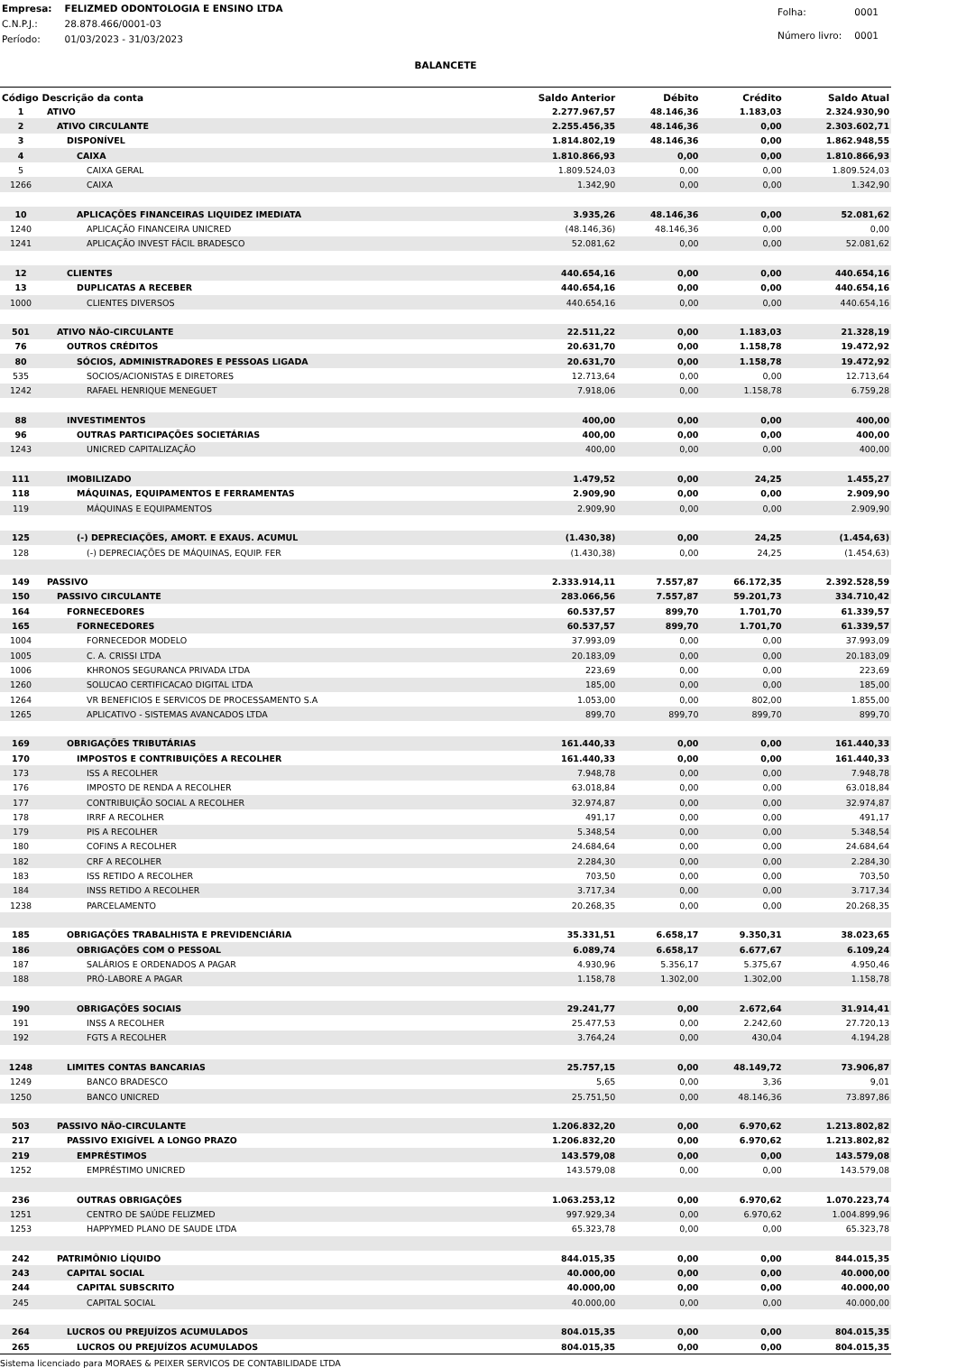| Empresa: | FELIZMED ODONTOLOGIA E ENSINO LTDA |
| C.N.P.J.: | 28.878.466/0001-03 |
| Período: | 01/03/2023 - 31/03/2023 |
| Folha: | 0001 |
| Número livro: | 0001 |
BALANCETE
| Código Descrição da conta | | Saldo Anterior | Débito | Crédito | Saldo Atual |
| --- | --- | --- | --- | --- | --- |
| 1 | ATIVO | 2.277.967,57 | 48.146,36 | 1.183,03 | 2.324.930,90 |
| 2 | ATIVO CIRCULANTE | 2.255.456,35 | 48.146,36 | 0,00 | 2.303.602,71 |
| 3 | DISPONÍVEL | 1.814.802,19 | 48.146,36 | 0,00 | 1.862.948,55 |
| 4 | CAIXA | 1.810.866,93 | 0,00 | 0,00 | 1.810.866,93 |
| 5 | CAIXA GERAL | 1.809.524,03 | 0,00 | 0,00 | 1.809.524,03 |
| 1266 | CAIXA | 1.342,90 | 0,00 | 0,00 | 1.342,90 |
| 10 | APLICAÇÕES FINANCEIRAS LIQUIDEZ IMEDIATA | 3.935,26 | 48.146,36 | 0,00 | 52.081,62 |
| 1240 | APLICAÇÃO FINANCEIRA UNICRED | (48.146,36) | 48.146,36 | 0,00 | 0,00 |
| 1241 | APLICAÇÃO INVEST FÁCIL BRADESCO | 52.081,62 | 0,00 | 0,00 | 52.081,62 |
| 12 | CLIENTES | 440.654,16 | 0,00 | 0,00 | 440.654,16 |
| 13 | DUPLICATAS A RECEBER | 440.654,16 | 0,00 | 0,00 | 440.654,16 |
| 1000 | CLIENTES DIVERSOS | 440.654,16 | 0,00 | 0,00 | 440.654,16 |
| 501 | ATIVO NÃO-CIRCULANTE | 22.511,22 | 0,00 | 1.183,03 | 21.328,19 |
| 76 | OUTROS CRÉDITOS | 20.631,70 | 0,00 | 1.158,78 | 19.472,92 |
| 80 | SÓCIOS, ADMINISTRADORES E PESSOAS LIGADA | 20.631,70 | 0,00 | 1.158,78 | 19.472,92 |
| 535 | SOCIOS/ACIONISTAS E DIRETORES | 12.713,64 | 0,00 | 0,00 | 12.713,64 |
| 1242 | RAFAEL HENRIQUE MENEGUET | 7.918,06 | 0,00 | 1.158,78 | 6.759,28 |
| 88 | INVESTIMENTOS | 400,00 | 0,00 | 0,00 | 400,00 |
| 96 | OUTRAS PARTICIPAÇÕES SOCIETÁRIAS | 400,00 | 0,00 | 0,00 | 400,00 |
| 1243 | UNICRED CAPITALIZAÇÃO | 400,00 | 0,00 | 0,00 | 400,00 |
| 111 | IMOBILIZADO | 1.479,52 | 0,00 | 24,25 | 1.455,27 |
| 118 | MÁQUINAS, EQUIPAMENTOS E FERRAMENTAS | 2.909,90 | 0,00 | 0,00 | 2.909,90 |
| 119 | MÁQUINAS E EQUIPAMENTOS | 2.909,90 | 0,00 | 0,00 | 2.909,90 |
| 125 | (-) DEPRECIAÇÕES, AMORT. E EXAUS. ACUMUL | (1.430,38) | 0,00 | 24,25 | (1.454,63) |
| 128 | (-) DEPRECIAÇÕES DE MÁQUINAS, EQUIP. FER | (1.430,38) | 0,00 | 24,25 | (1.454,63) |
| 149 | PASSIVO | 2.333.914,11 | 7.557,87 | 66.172,35 | 2.392.528,59 |
| 150 | PASSIVO CIRCULANTE | 283.066,56 | 7.557,87 | 59.201,73 | 334.710,42 |
| 164 | FORNECEDORES | 60.537,57 | 899,70 | 1.701,70 | 61.339,57 |
| 165 | FORNECEDORES | 60.537,57 | 899,70 | 1.701,70 | 61.339,57 |
| 1004 | FORNECEDOR MODELO | 37.993,09 | 0,00 | 0,00 | 37.993,09 |
| 1005 | C. A. CRISSI LTDA | 20.183,09 | 0,00 | 0,00 | 20.183,09 |
| 1006 | KHRONOS SEGURANCA PRIVADA LTDA | 223,69 | 0,00 | 0,00 | 223,69 |
| 1260 | SOLUCAO CERTIFICACAO DIGITAL LTDA | 185,00 | 0,00 | 0,00 | 185,00 |
| 1264 | VR BENEFICIOS E SERVICOS DE PROCESSAMENTO S.A | 1.053,00 | 0,00 | 802,00 | 1.855,00 |
| 1265 | APLICATIVO - SISTEMAS AVANCADOS LTDA | 899,70 | 899,70 | 899,70 | 899,70 |
| 169 | OBRIGAÇÕES TRIBUTÁRIAS | 161.440,33 | 0,00 | 0,00 | 161.440,33 |
| 170 | IMPOSTOS E CONTRIBUIÇÕES A RECOLHER | 161.440,33 | 0,00 | 0,00 | 161.440,33 |
| 173 | ISS A RECOLHER | 7.948,78 | 0,00 | 0,00 | 7.948,78 |
| 176 | IMPOSTO DE RENDA A RECOLHER | 63.018,84 | 0,00 | 0,00 | 63.018,84 |
| 177 | CONTRIBUIÇÃO SOCIAL A RECOLHER | 32.974,87 | 0,00 | 0,00 | 32.974,87 |
| 178 | IRRF A RECOLHER | 491,17 | 0,00 | 0,00 | 491,17 |
| 179 | PIS A RECOLHER | 5.348,54 | 0,00 | 0,00 | 5.348,54 |
| 180 | COFINS A RECOLHER | 24.684,64 | 0,00 | 0,00 | 24.684,64 |
| 182 | CRF A RECOLHER | 2.284,30 | 0,00 | 0,00 | 2.284,30 |
| 183 | ISS RETIDO A RECOLHER | 703,50 | 0,00 | 0,00 | 703,50 |
| 184 | INSS RETIDO A RECOLHER | 3.717,34 | 0,00 | 0,00 | 3.717,34 |
| 1238 | PARCELAMENTO | 20.268,35 | 0,00 | 0,00 | 20.268,35 |
| 185 | OBRIGAÇÕES TRABALHISTA E PREVIDENCIÁRIA | 35.331,51 | 6.658,17 | 9.350,31 | 38.023,65 |
| 186 | OBRIGAÇÕES COM O PESSOAL | 6.089,74 | 6.658,17 | 6.677,67 | 6.109,24 |
| 187 | SALÁRIOS E ORDENADOS A PAGAR | 4.930,96 | 5.356,17 | 5.375,67 | 4.950,46 |
| 188 | PRÓ-LABORE A PAGAR | 1.158,78 | 1.302,00 | 1.302,00 | 1.158,78 |
| 190 | OBRIGAÇÕES SOCIAIS | 29.241,77 | 0,00 | 2.672,64 | 31.914,41 |
| 191 | INSS A RECOLHER | 25.477,53 | 0,00 | 2.242,60 | 27.720,13 |
| 192 | FGTS A RECOLHER | 3.764,24 | 0,00 | 430,04 | 4.194,28 |
| 1248 | LIMITES CONTAS BANCARIAS | 25.757,15 | 0,00 | 48.149,72 | 73.906,87 |
| 1249 | BANCO BRADESCO | 5,65 | 0,00 | 3,36 | 9,01 |
| 1250 | BANCO UNICRED | 25.751,50 | 0,00 | 48.146,36 | 73.897,86 |
| 503 | PASSIVO NÃO-CIRCULANTE | 1.206.832,20 | 0,00 | 6.970,62 | 1.213.802,82 |
| 217 | PASSIVO EXIGÍVEL A LONGO PRAZO | 1.206.832,20 | 0,00 | 6.970,62 | 1.213.802,82 |
| 219 | EMPRÉSTIMOS | 143.579,08 | 0,00 | 0,00 | 143.579,08 |
| 1252 | EMPRÉSTIMO UNICRED | 143.579,08 | 0,00 | 0,00 | 143.579,08 |
| 236 | OUTRAS OBRIGAÇÕES | 1.063.253,12 | 0,00 | 6.970,62 | 1.070.223,74 |
| 1251 | CENTRO DE SAÚDE FELIZMED | 997.929,34 | 0,00 | 6.970,62 | 1.004.899,96 |
| 1253 | HAPPYMED PLANO DE SAUDE LTDA | 65.323,78 | 0,00 | 0,00 | 65.323,78 |
| 242 | PATRIMÔNIO LÍQUIDO | 844.015,35 | 0,00 | 0,00 | 844.015,35 |
| 243 | CAPITAL SOCIAL | 40.000,00 | 0,00 | 0,00 | 40.000,00 |
| 244 | CAPITAL SUBSCRITO | 40.000,00 | 0,00 | 0,00 | 40.000,00 |
| 245 | CAPITAL SOCIAL | 40.000,00 | 0,00 | 0,00 | 40.000,00 |
| 264 | LUCROS OU PREJUÍZOS ACUMULADOS | 804.015,35 | 0,00 | 0,00 | 804.015,35 |
| 265 | LUCROS OU PREJUÍZOS ACUMULADOS | 804.015,35 | 0,00 | 0,00 | 804.015,35 |
Sistema licenciado para MORAES & PEIXER SERVICOS DE CONTABILIDADE LTDA